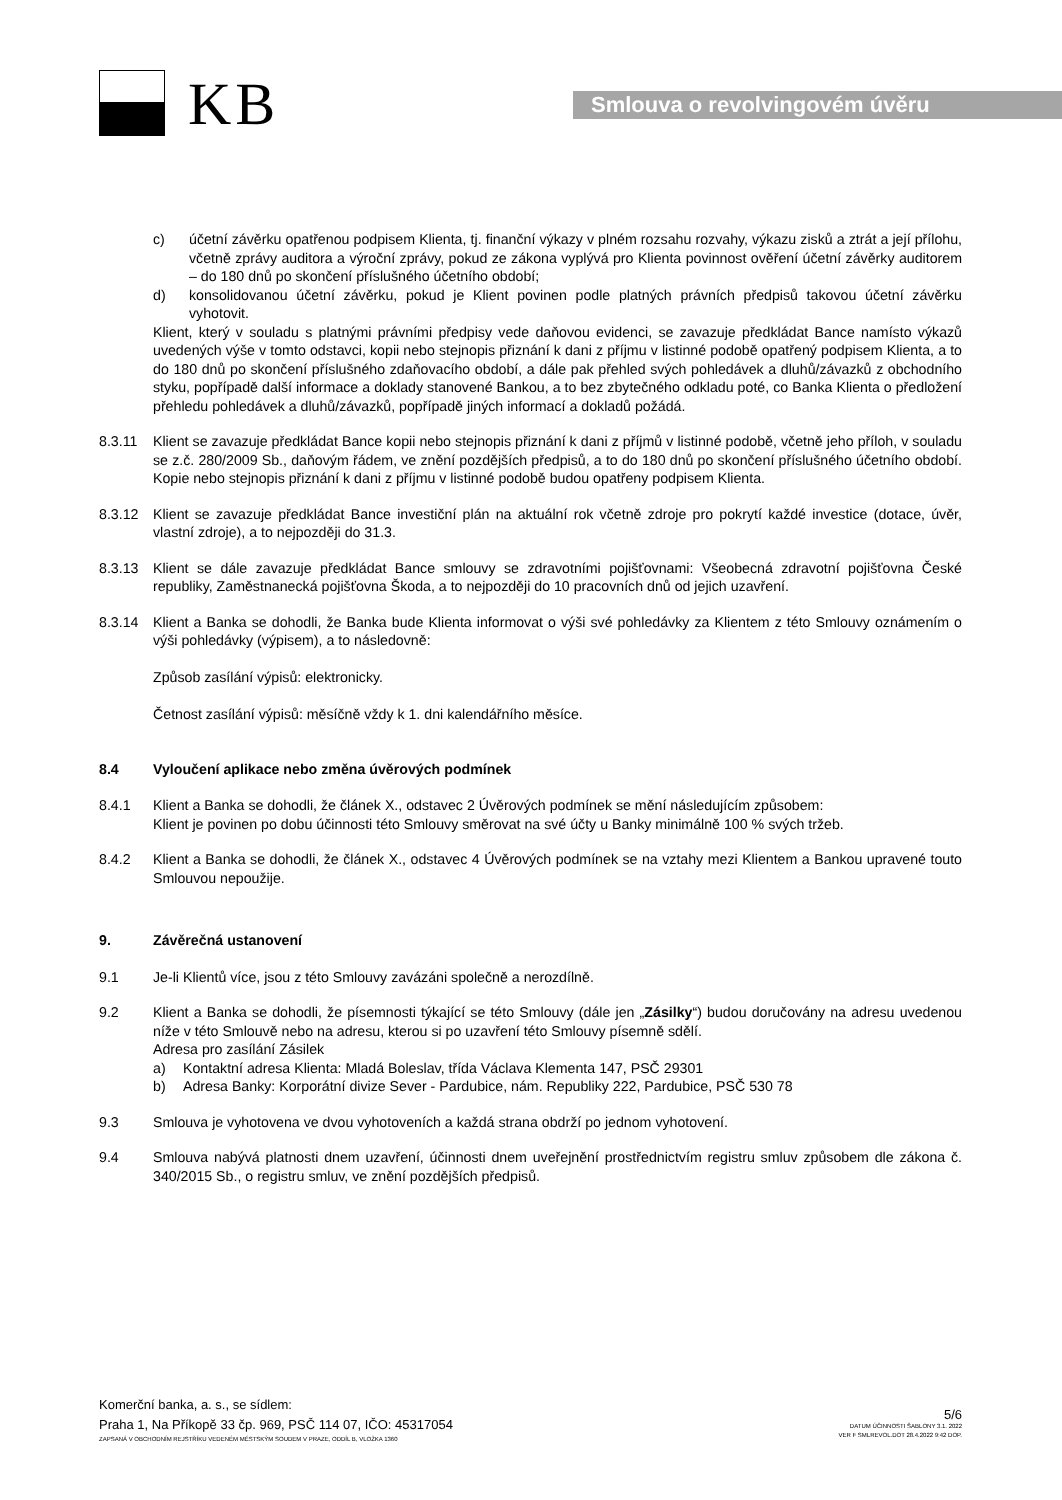KB Smlouva o revolvingovém úvěru
c) účetní závěrku opatřenou podpisem Klienta, tj. finanční výkazy v plném rozsahu rozvahy, výkazu zisků a ztrát a její přílohu, včetně zprávy auditora a výroční zprávy, pokud ze zákona vyplývá pro Klienta povinnost ověření účetní závěrky auditorem – do 180 dnů po skončení příslušného účetního období;
d) konsolidovanou účetní závěrku, pokud je Klient povinen podle platných právních předpisů takovou účetní závěrku vyhotovit.
Klient, který v souladu s platnými právními předpisy vede daňovou evidenci, se zavazuje předkládat Bance namísto výkazů uvedených výše v tomto odstavci, kopii nebo stejnopis přiznání k dani z příjmu v listinné podobě opatřený podpisem Klienta, a to do 180 dnů po skončení příslušného zdaňovacího období, a dále pak přehled svých pohledávek a dluhů/závazků z obchodního styku, popřípadě další informace a doklady stanovené Bankou, a to bez zbytečného odkladu poté, co Banka Klienta o předložení přehledu pohledávek a dluhů/závazků, popřípadě jiných informací a dokladů požádá.
8.3.11 Klient se zavazuje předkládat Bance kopii nebo stejnopis přiznání k dani z příjmů v listinné podobě, včetně jeho příloh, v souladu se z.č. 280/2009 Sb., daňovým řádem, ve znění pozdějších předpisů, a to do 180 dnů po skončení příslušného účetního období. Kopie nebo stejnopis přiznání k dani z příjmu v listinné podobě budou opatřeny podpisem Klienta.
8.3.12 Klient se zavazuje předkládat Bance investiční plán na aktuální rok včetně zdroje pro pokrytí každé investice (dotace, úvěr, vlastní zdroje), a to nejpozději do 31.3.
8.3.13 Klient se dále zavazuje předkládat Bance smlouvy se zdravotními pojišťovnami: Všeobecná zdravotní pojišťovna České republiky, Zaměstnanecká pojišťovna Škoda, a to nejpozději do 10 pracovních dnů od jejich uzavření.
8.3.14 Klient a Banka se dohodli, že Banka bude Klienta informovat o výši své pohledávky za Klientem z této Smlouvy oznámením o výši pohledávky (výpisem), a to následovně:
Způsob zasílání výpisů: elektronicky.
Četnost zasílání výpisů: měsíčně vždy k 1. dni kalendářního měsíce.
8.4 Vyloučení aplikace nebo změna úvěrových podmínek
8.4.1 Klient a Banka se dohodli, že článek X., odstavec 2 Úvěrových podmínek se mění následujícím způsobem:
Klient je povinen po dobu účinnosti této Smlouvy směrovat na své účty u Banky minimálně 100 % svých tržeb.
8.4.2 Klient a Banka se dohodli, že článek X., odstavec 4 Úvěrových podmínek se na vztahy mezi Klientem a Bankou upravené touto Smlouvou nepoužije.
9. Závěrečná ustanovení
9.1 Je-li Klientů více, jsou z této Smlouvy zavázáni společně a nerozdílně.
9.2 Klient a Banka se dohodli, že písemnosti týkající se této Smlouvy (dále jen „Zásilky“) budou doručovány na adresu uvedenou níže v této Smlouvě nebo na adresu, kterou si po uzavření této Smlouvy písemně sdělí.
Adresa pro zasílání Zásilek
a) Kontaktní adresa Klienta: Mladá Boleslav, třída Václava Klementa 147, PSČ 29301
b) Adresa Banky: Korporátní divize Sever - Pardubice, nám. Republiky 222, Pardubice, PSČ 530 78
9.3 Smlouva je vyhotovena ve dvou vyhotoveních a každá strana obdrží po jednom vyhotovení.
9.4 Smlouva nabývá platnosti dnem uzavření, účinnosti dnem uveřejnění prostřednictvím registru smluv způsobem dle zákona č. 340/2015 Sb., o registru smluv, ve znění pozdějších předpisů.
Komerční banka, a. s., se sídlem:
Praha 1, Na Příkopě 33 čp. 969, PSČ 114 07, IČO: 45317054
ZAPSANÁ V OBCHODNÍM REJSTŘÍKU VEDENÉM MĚSTSKÝM SOUDEM V PRAZE, ODDÍL B, VLOŽKA 1360
5/6
DATUM ÚČINNOSTI ŠABLONY 3.1. 2022
VER F SMLREVOL.DOT 28.4.2022 9:42 DOP.